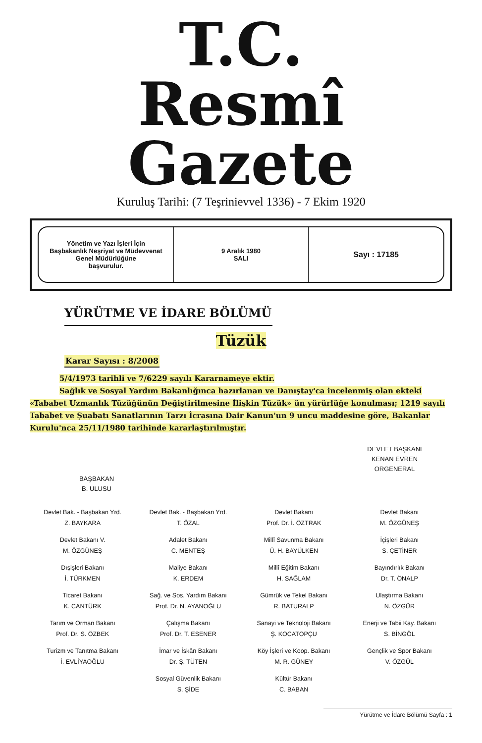T.C.
Resmî Gazete
Kuruluş Tarihi: (7 Teşrinievvel 1336) - 7 Ekim 1920
Yönetim ve Yazı İşleri İçin
Başbakanlık Neşriyat ve Müdevvenat
Genel Müdürlüğüne
başvurulur.
9 Aralık 1980
SALI
Sayı : 17185
YÜRÜTME VE İDARE BÖLÜMÜ
Tüzük
Karar Sayısı : 8/2008
5/4/1973 tarihli ve 7/6229 sayılı Kararnameye ektir.
Sağlık ve Sosyal Yardım Bakanlığınca hazırlanan ve Danıştay'ca incelenmiş olan ekteki «Tababet Uzmanlık Tüzüğünün Değiştirilmesine İlişkin Tüzük» ün yürürlüğe konulması; 1219 sayılı Tababet ve Şuabatı Sanatlarının Tarzı İcrasına Dair Kanun'un 9 uncu maddesine göre, Bakanlar Kurulu'nca 25/11/1980 tarihinde kararlaştırılmıştır.
DEVLET BAŞKANI
KENAN EVREN
ORGENERAL
BAŞBAKAN
B. ULUSU
| Devlet Bak. - Başbakan Yrd. Z. BAYKARA | Devlet Bak. - Başbakan Yrd. T. ÖZAL | Devlet Bakanı Prof. Dr. İ. ÖZTRAK | Devlet Bakanı M. ÖZGÜNEŞ |
| Devlet Bakanı V. M. ÖZGÜNEŞ | Adalet Bakanı C. MENTEŞ | Millî Savunma Bakanı Ü. H. BAYÜLKEN | İçişleri Bakanı S. ÇETİNER |
| Dışişleri Bakanı İ. TÜRKMEN | Maliye Bakanı K. ERDEM | Millî Eğitim Bakanı H. SAĞLAM | Bayındırlık Bakanı Dr. T. ÖNALP |
| Ticaret Bakanı K. CANTÜRK | Sağ. ve Sos. Yardım Bakanı Prof. Dr. N. AYANOĞLU | Gümrük ve Tekel Bakanı R. BATURALP | Ulaştırma Bakanı N. ÖZGÜR |
| Tarım ve Orman Bakanı Prof. Dr. S. ÖZBEK | Çalışma Bakanı Prof. Dr. T. ESENER | Sanayi ve Teknoloji Bakanı Ş. KOCATOPÇU | Enerji ve Tabii Kay. Bakanı S. BİNGÖL |
| Turizm ve Tanıtma Bakanı İ. EVLİYAOĞLU | İmar ve İskân Bakanı Dr. Ş. TÜTEN | Köy İşleri ve Koop. Bakanı M. R. GÜNEY | Gençlik ve Spor Bakanı V. ÖZGÜL |
| | Sosyal Güvenlik Bakanı S. ŞİDE | Kültür Bakanı C. BABAN | |
Yürütme ve İdare Bölümü Sayfa : 1